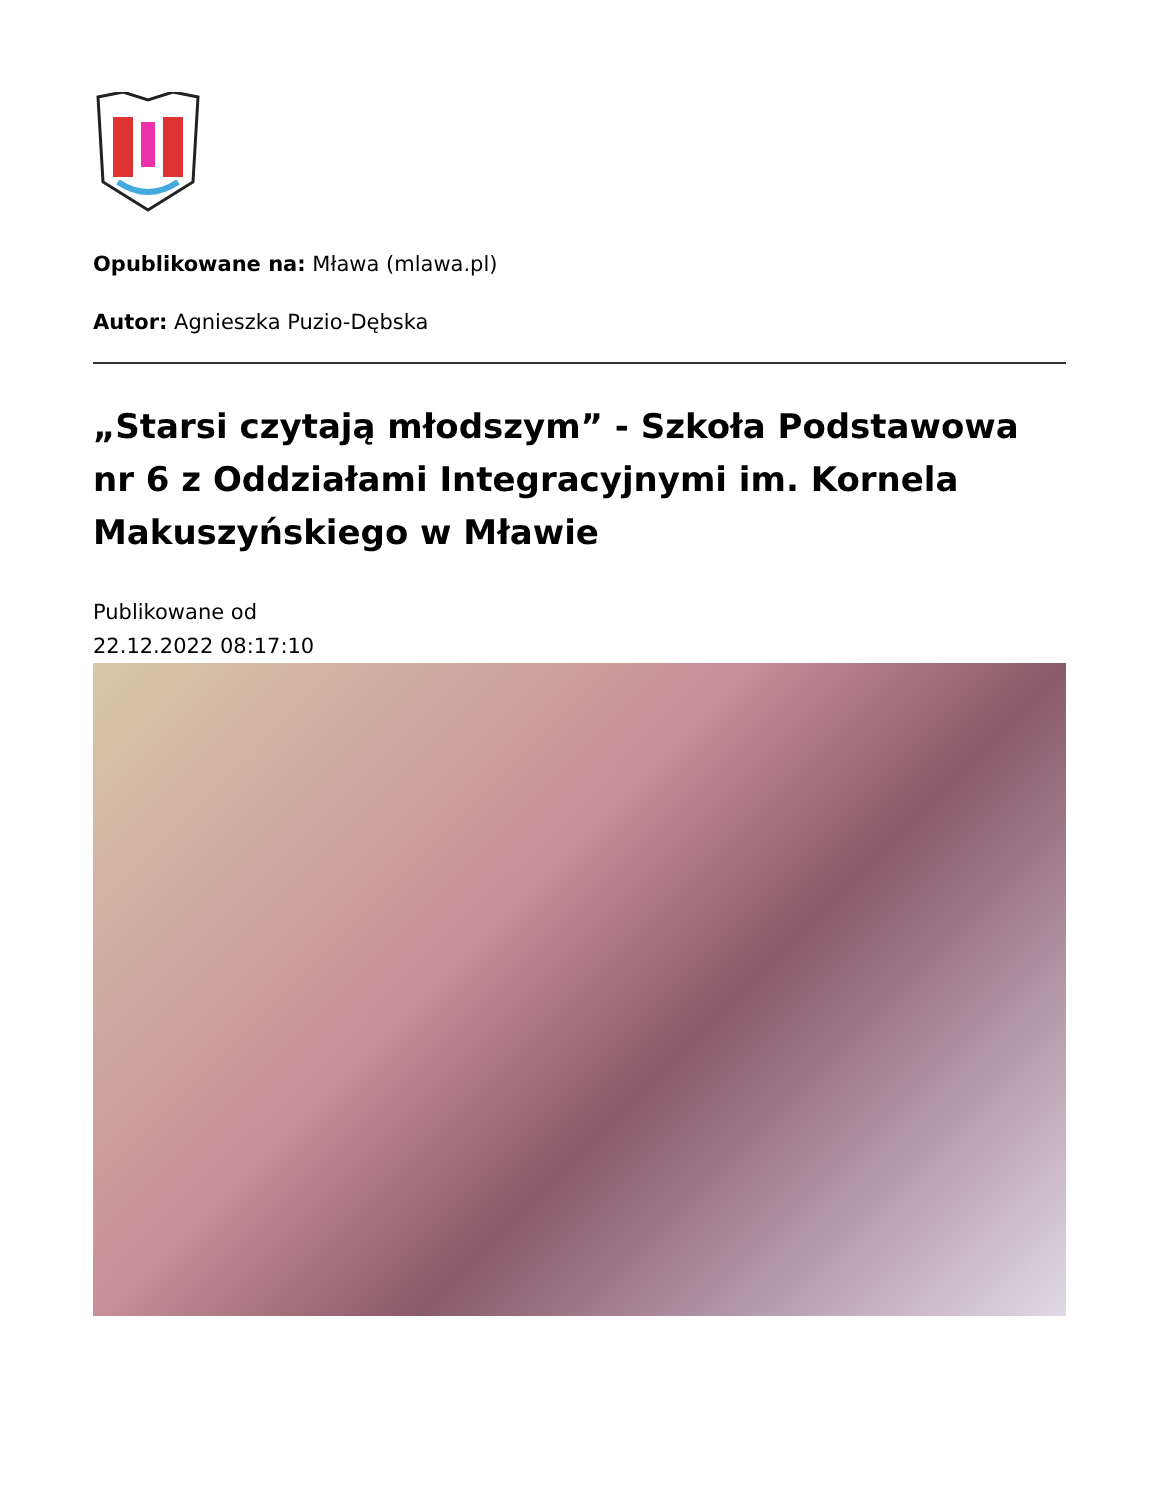Opublikowane na: Mława (mlawa.pl)
Autor: Agnieszka Puzio-Dębska
„Starsi czytają młodszym” - Szkoła Podstawowa nr 6 z Oddziałami Integracyjnymi im. Kornela Makuszyńskiego w Mławie
Publikowane od
22.12.2022 08:17:10